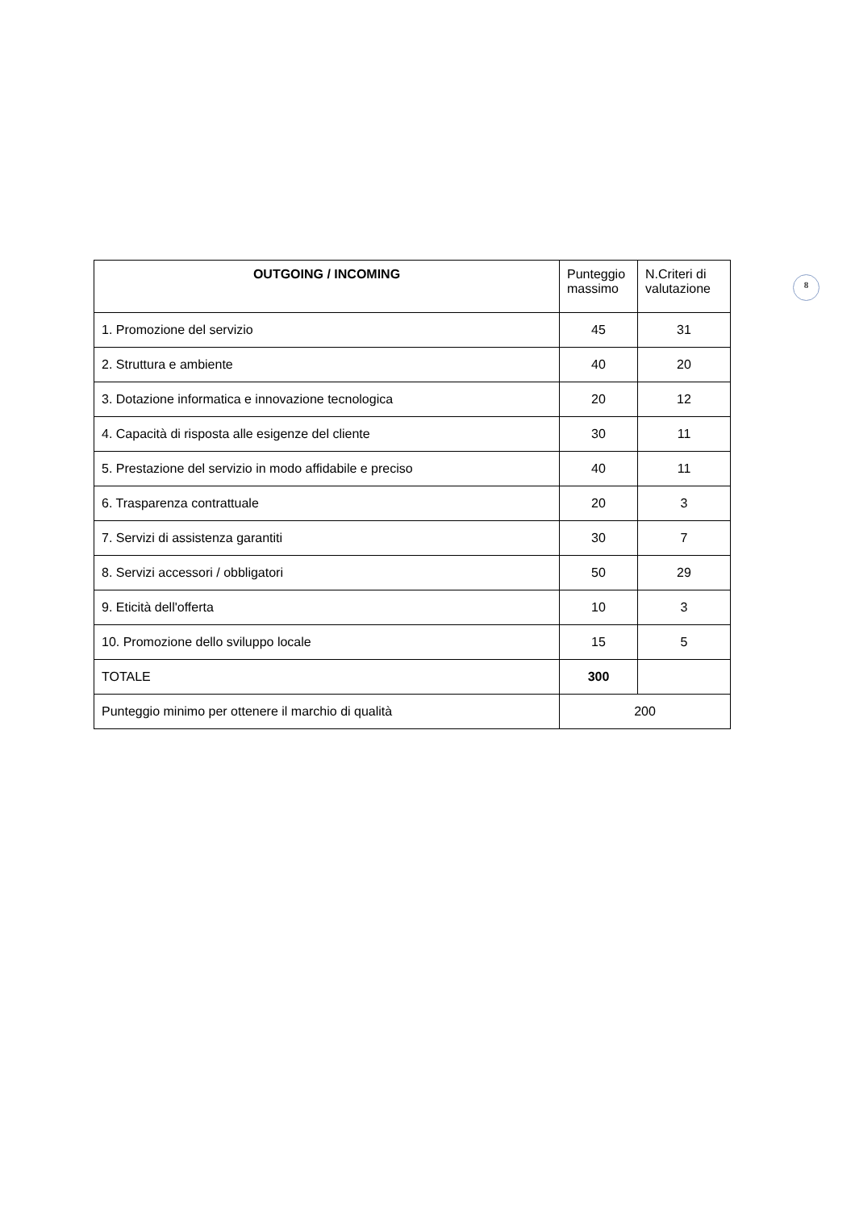8
| OUTGOING / INCOMING | Punteggio massimo | N.Criteri di valutazione |
| --- | --- | --- |
| 1. Promozione del servizio | 45 | 31 |
| 2. Struttura e ambiente | 40 | 20 |
| 3. Dotazione informatica e innovazione tecnologica | 20 | 12 |
| 4. Capacità di risposta alle esigenze del cliente | 30 | 11 |
| 5. Prestazione del servizio in modo affidabile e preciso | 40 | 11 |
| 6. Trasparenza contrattuale | 20 | 3 |
| 7. Servizi di assistenza garantiti | 30 | 7 |
| 8. Servizi accessori / obbligatori | 50 | 29 |
| 9. Eticità dell'offerta | 10 | 3 |
| 10. Promozione dello sviluppo locale | 15 | 5 |
| TOTALE | 300 | |
| Punteggio minimo per ottenere il marchio di qualità | 200 | |